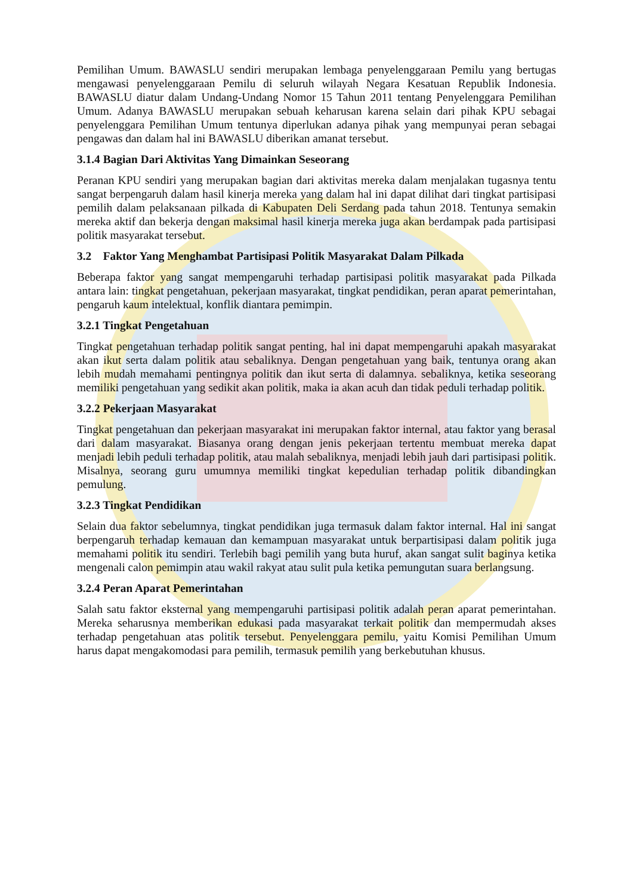Pemilihan Umum. BAWASLU sendiri merupakan lembaga penyelenggaraan Pemilu yang bertugas mengawasi penyelenggaraan Pemilu di seluruh wilayah Negara Kesatuan Republik Indonesia. BAWASLU diatur dalam Undang-Undang Nomor 15 Tahun 2011 tentang Penyelenggara Pemilihan Umum. Adanya BAWASLU merupakan sebuah keharusan karena selain dari pihak KPU sebagai penyelenggara Pemilihan Umum tentunya diperlukan adanya pihak yang mempunyai peran sebagai pengawas dan dalam hal ini BAWASLU diberikan amanat tersebut.
3.1.4 Bagian Dari Aktivitas Yang Dimainkan Seseorang
Peranan KPU sendiri yang merupakan bagian dari aktivitas mereka dalam menjalakan tugasnya tentu sangat berpengaruh dalam hasil kinerja mereka yang dalam hal ini dapat dilihat dari tingkat partisipasi pemilih dalam pelaksanaan pilkada di Kabupaten Deli Serdang pada tahun 2018. Tentunya semakin mereka aktif dan bekerja dengan maksimal hasil kinerja mereka juga akan berdampak pada partisipasi politik masyarakat tersebut.
3.2 Faktor Yang Menghambat Partisipasi Politik Masyarakat Dalam Pilkada
Beberapa faktor yang sangat mempengaruhi terhadap partisipasi politik masyarakat pada Pilkada antara lain: tingkat pengetahuan, pekerjaan masyarakat, tingkat pendidikan, peran aparat pemerintahan, pengaruh kaum intelektual, konflik diantara pemimpin.
3.2.1 Tingkat Pengetahuan
Tingkat pengetahuan terhadap politik sangat penting, hal ini dapat mempengaruhi apakah masyarakat akan ikut serta dalam politik atau sebaliknya. Dengan pengetahuan yang baik, tentunya orang akan lebih mudah memahami pentingnya politik dan ikut serta di dalamnya. sebaliknya, ketika seseorang memiliki pengetahuan yang sedikit akan politik, maka ia akan acuh dan tidak peduli terhadap politik.
3.2.2 Pekerjaan Masyarakat
Tingkat pengetahuan dan pekerjaan masyarakat ini merupakan faktor internal, atau faktor yang berasal dari dalam masyarakat. Biasanya orang dengan jenis pekerjaan tertentu membuat mereka dapat menjadi lebih peduli terhadap politik, atau malah sebaliknya, menjadi lebih jauh dari partisipasi politik. Misalnya, seorang guru umumnya memiliki tingkat kepedulian terhadap politik dibandingkan pemulung.
3.2.3 Tingkat Pendidikan
Selain dua faktor sebelumnya, tingkat pendidikan juga termasuk dalam faktor internal. Hal ini sangat berpengaruh terhadap kemauan dan kemampuan masyarakat untuk berpartisipasi dalam politik juga memahami politik itu sendiri. Terlebih bagi pemilih yang buta huruf, akan sangat sulit baginya ketika mengenali calon pemimpin atau wakil rakyat atau sulit pula ketika pemungutan suara berlangsung.
3.2.4 Peran Aparat Pemerintahan
Salah satu faktor eksternal yang mempengaruhi partisipasi politik adalah peran aparat pemerintahan. Mereka seharusnya memberikan edukasi pada masyarakat terkait politik dan mempermudah akses terhadap pengetahuan atas politik tersebut. Penyelenggara pemilu, yaitu Komisi Pemilihan Umum harus dapat mengakomodasi para pemilih, termasuk pemilih yang berkebutuhan khusus.